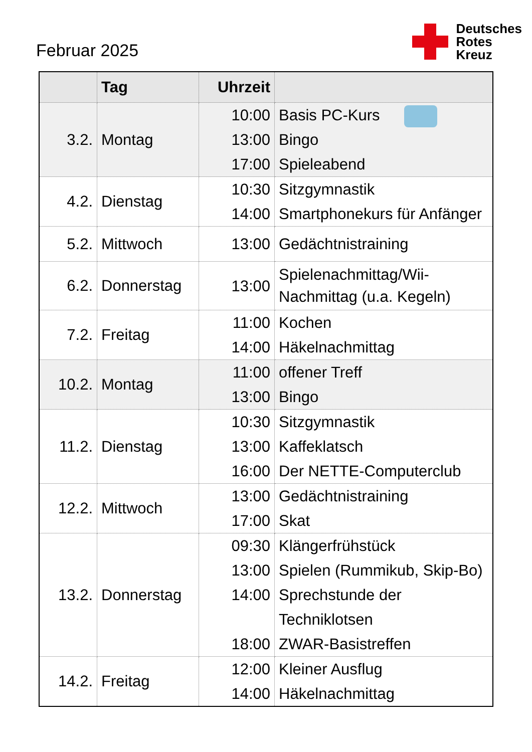Februar 2025
Deutsches
Rotes
Kreuz
| | Tag | Uhrzeit | |
| --- | --- | --- | --- |
| 3.2. | Montag | 10:00 13:00 17:00 | Basis PC-Kurs Bingo Spieleabend |
| 4.2. | Dienstag | 10:30 14:00 | Sitzgymnastik Smartphonekurs für Anfänger |
| 5.2. | Mittwoch | 13:00 | Gedächtnistraining |
| 6.2. | Donnerstag | 13:00 | Spielenachmittag/Wii- Nachmittag (u.a. Kegeln) |
| 7.2. | Freitag | 11:00 14:00 | Kochen Häkelnachmittag |
| 10.2. | Montag | 11:00 13:00 | offener Treff Bingo |
| 11.2. | Dienstag | 10:30 13:00 16:00 | Sitzgymnastik Kaffeklatsch Der NETTE-Computerclub |
| 12.2. | Mittwoch | 13:00 17:00 | Gedächtnistraining Skat |
| 13.2. | Donnerstag | 09:30 13:00 14:00 18:00 | Klängerfrühstück Spielen (Rummikub, Skip-Bo) Sprechstunde der Techniklotsen ZWAR-Basistreffen |
| 14.2. | Freitag | 12:00 14:00 | Kleiner Ausflug Häkelnachmittag |